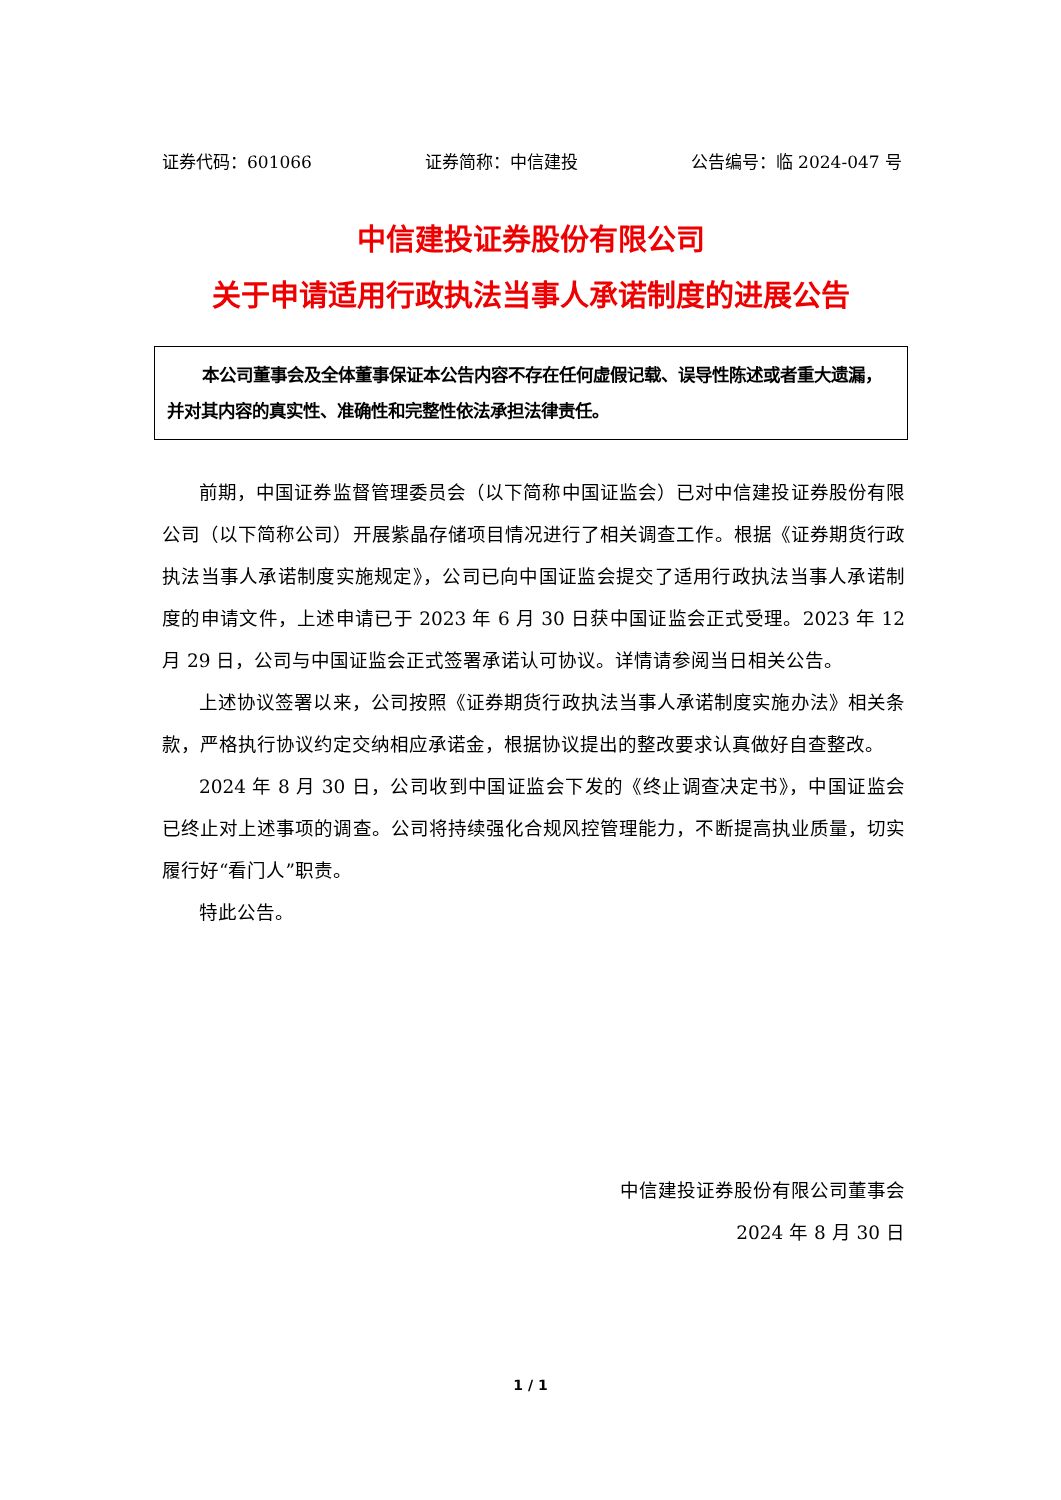证券代码：601066 证券简称：中信建投 公告编号：临 2024-047 号
中信建投证券股份有限公司
关于申请适用行政执法当事人承诺制度的进展公告
本公司董事会及全体董事保证本公告内容不存在任何虚假记载、误导性陈述或者重大遗漏，并对其内容的真实性、准确性和完整性依法承担法律责任。
前期，中国证券监督管理委员会（以下简称中国证监会）已对中信建投证券股份有限公司（以下简称公司）开展紫晶存储项目情况进行了相关调查工作。根据《证券期货行政执法当事人承诺制度实施规定》，公司已向中国证监会提交了适用行政执法当事人承诺制度的申请文件，上述申请已于 2023 年 6 月 30 日获中国证监会正式受理。2023 年 12 月 29 日，公司与中国证监会正式签署承诺认可协议。详情请参阅当日相关公告。
上述协议签署以来，公司按照《证券期货行政执法当事人承诺制度实施办法》相关条款，严格执行协议约定交纳相应承诺金，根据协议提出的整改要求认真做好自查整改。
2024 年 8 月 30 日，公司收到中国证监会下发的《终止调查决定书》，中国证监会已终止对上述事项的调查。公司将持续强化合规风控管理能力，不断提高执业质量，切实履行好“看门人”职责。
特此公告。
中信建投证券股份有限公司董事会
2024 年 8 月 30 日
1 / 1